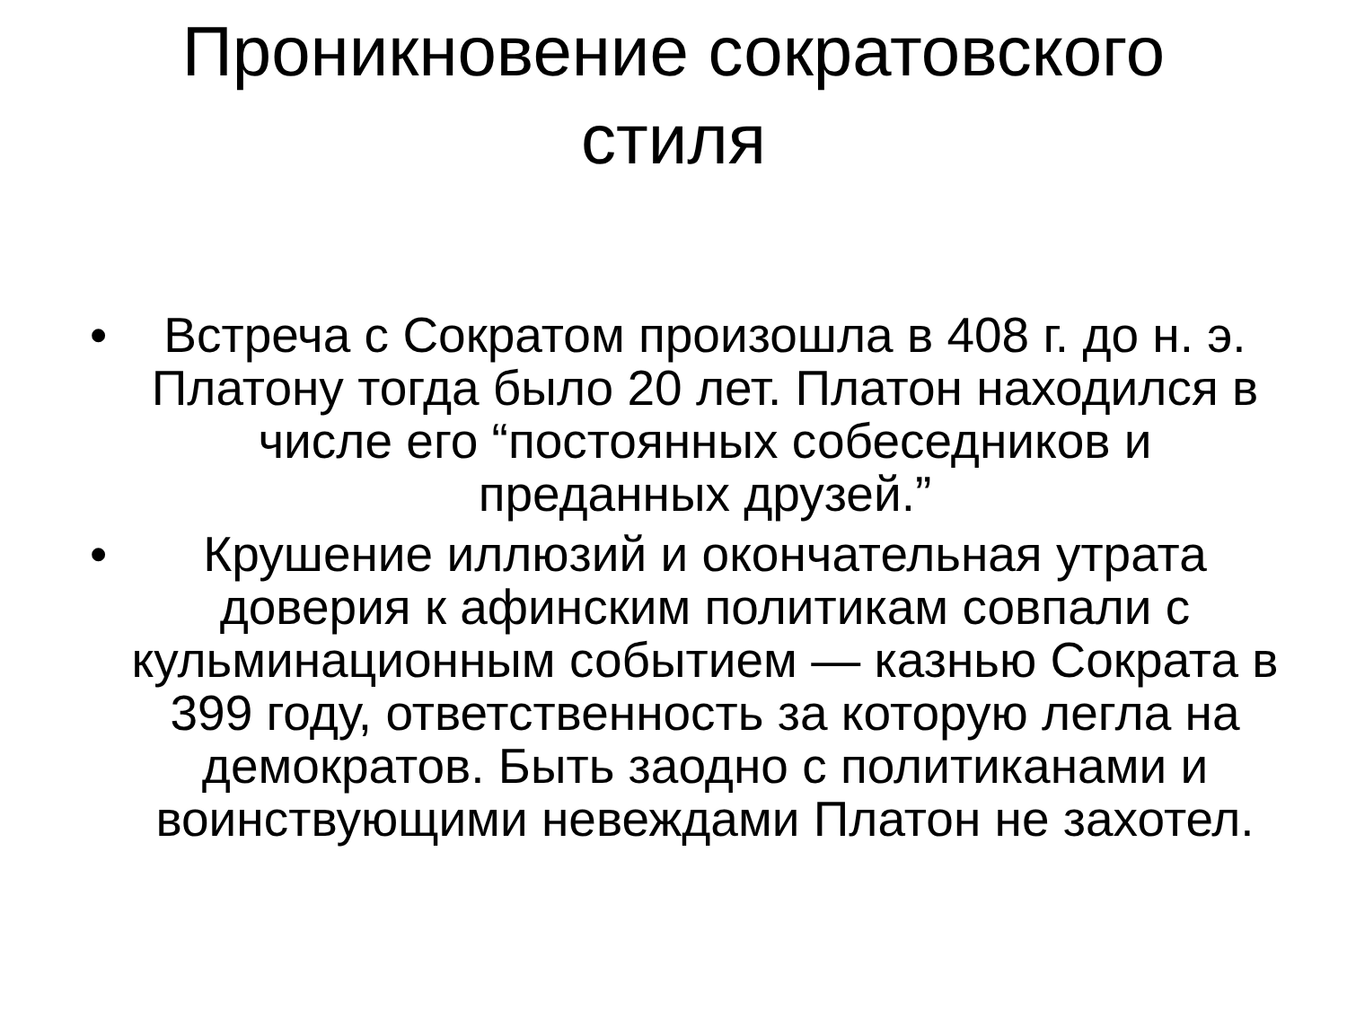Проникновение сократовского
стиля
• Встреча с Сократом произошла в 408 г. до н. э. Платону тогда было 20 лет. Платон находился в числе его “постоянных собеседников и преданных друзей.”
• Крушение иллюзий и окончательная утрата доверия к афинским политикам совпали с кульминационным событием — казнью Сократа в 399 году, ответственность за которую легла на демократов. Быть заодно с политиканами и воинствующими невеждами Платон не захотел.